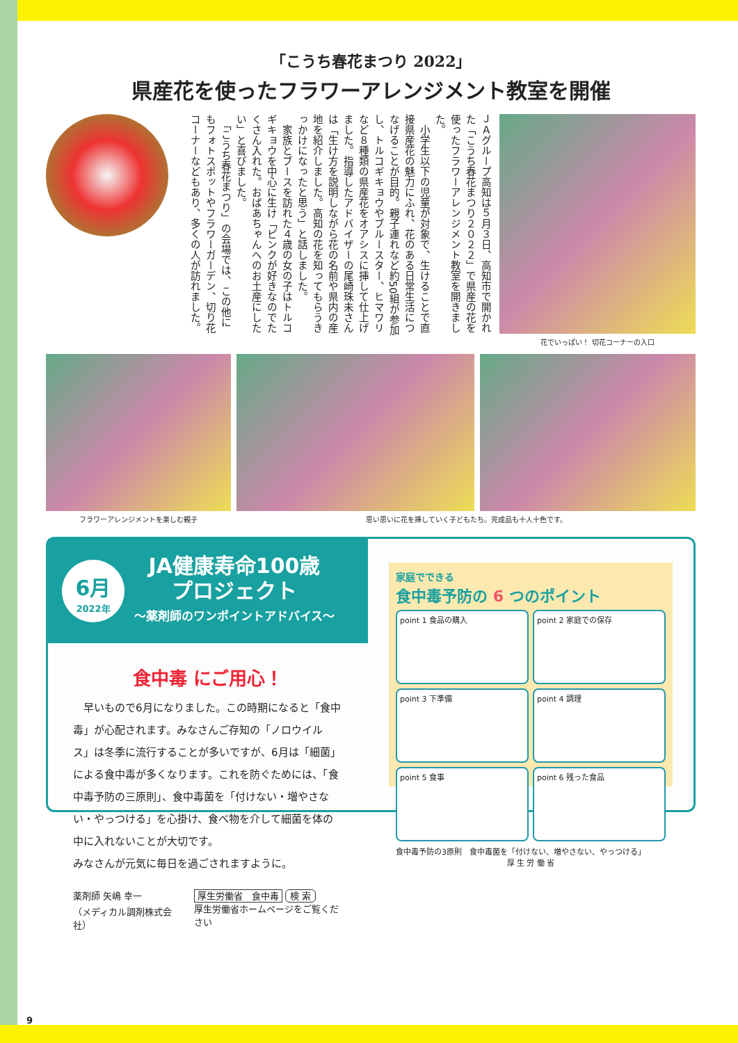「こうち春花まつり 2022」
県産花を使ったフラワーアレンジメント教室を開催
ＪＡグループ高知は５月３日、高知市で開かれた「こうち春花まつり２０２２」で県産の花を使ったフラワーアレンジメント教室を開きました。
　小学生以下の児童が対象で、生けることで直接県産花の魅力にふれ、花のある日常生活につなげることが目的。親子連れなど約50組が参加し、トルコギキョウやブルースター、ヒマワリなど８種類の県産花をオアシスに挿して仕上げました。指導したアドバイザーの尾崎珠未さんは「生け方を説明しながら花の名前や県内の産地を紹介しました。高知の花を知ってもらうきっかけになったと思う」と話しました。
　家族とブースを訪れた４歳の女の子はトルコギキョウを中心に生け「ピンクが好きなのでたくさん入れた。おばあちゃんへのお土産にしたい」と喜びました。
　「こうち春花まつり」の会場では、この他にもフォトスポットやフラワーガーデン、切り花コーナーなどもあり、多くの人が訪れました。
花でいっぱい！ 切花コーナーの入口
フラワーアレンジメントを楽しむ親子
思い思いに花を挿していく子どもたち。完成品も十人十色です。
6月
2022年
JA健康寿命100歳
プロジェクト
～薬剤師のワンポイントアドバイス～
食中毒 にご用心！
　早いもので6月になりました。この時期になると「食中毒」が心配されます。みなさんご存知の「ノロウイルス」は冬季に流行することが多いですが、6月は「細菌」による食中毒が多くなります。これを防ぐためには、「食中毒予防の三原則」、食中毒菌を「付けない・増やさない・やっつける」を心掛け、食べ物を介して細菌を体の中に入れないことが大切です。
みなさんが元気に毎日を過ごされますように。
薬剤師 矢嶋 幸一
（メディカル調剤株式会社）
厚生労働省　食中毒 検 索
厚生労働省ホームページをご覧ください
家庭でできる
食中毒予防の 6 つのポイント
point 1 食品の購入
point 2 家庭での保存
point 3 下準備
point 4 調理
point 5 食事
point 6 残った食品
食中毒予防の3原則　食中毒菌を「付けない、増やさない、やっつける」
厚 生 労 働 省
9